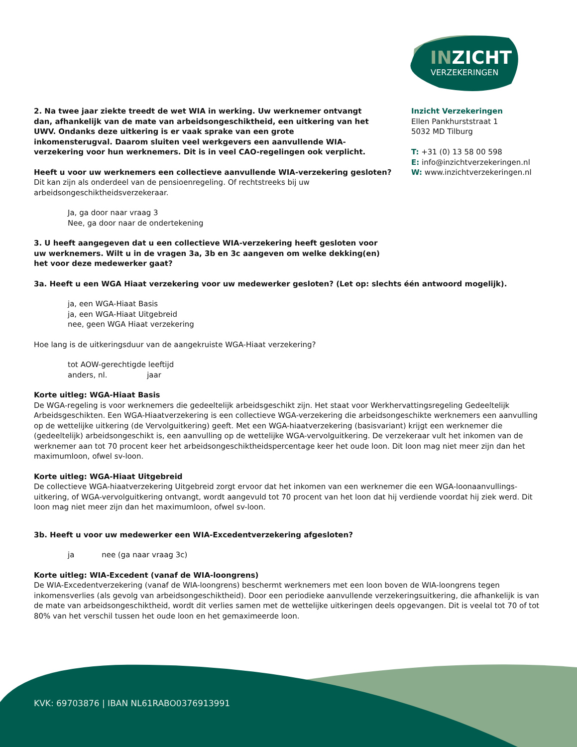INZICHT
VERZEKERINGEN
Inzicht Verzekeringen
Ellen Pankhurststraat 1
5032 MD Tilburg
T: +31 (0) 13 58 00 598
E: info@inzichtverzekeringen.nl
W: www.inzichtverzekeringen.nl
2. Na twee jaar ziekte treedt de wet WIA in werking. Uw werknemer ontvangt dan, afhankelijk van de mate van arbeidsongeschiktheid, een uitkering van het UWV. Ondanks deze uitkering is er vaak sprake van een grote inkomensterugval. Daarom sluiten veel werkgevers een aanvullende WIA-verzekering voor hun werknemers. Dit is in veel CAO-regelingen ook verplicht.
Heeft u voor uw werknemers een collectieve aanvullende WIA-verzekering gesloten?
Dit kan zijn als onderdeel van de pensioenregeling. Of rechtstreeks bij uw arbeidsongeschiktheidsverzekeraar.
Ja, ga door naar vraag 3
Nee, ga door naar de ondertekening
3. U heeft aangegeven dat u een collectieve WIA-verzekering heeft gesloten voor uw werknemers. Wilt u in de vragen 3a, 3b en 3c aangeven om welke dekking(en) het voor deze medewerker gaat?
3a. Heeft u een WGA Hiaat verzekering voor uw medewerker gesloten? (Let op: slechts één antwoord mogelijk).
ja, een WGA-Hiaat Basis
ja, een WGA-Hiaat Uitgebreid
nee, geen WGA Hiaat verzekering
Hoe lang is de uitkeringsduur van de aangekruiste WGA-Hiaat verzekering?
tot AOW-gerechtigde leeftijd
anders, nl. jaar
Korte uitleg: WGA-Hiaat Basis
De WGA-regeling is voor werknemers die gedeeltelijk arbeidsgeschikt zijn. Het staat voor Werkhervattingsregeling Gedeeltelijk Arbeidsgeschikten. Een WGA-Hiaatverzekering is een collectieve WGA-verzekering die arbeidsongeschikte werknemers een aanvulling op de wettelijke uitkering (de Vervolguitkering) geeft. Met een WGA-hiaatverzekering (basisvariant) krijgt een werknemer die (gedeeltelijk) arbeidsongeschikt is, een aanvulling op de wettelijke WGA-vervolguitkering. De verzekeraar vult het inkomen van de werknemer aan tot 70 procent keer het arbeidsongeschiktheidspercentage keer het oude loon. Dit loon mag niet meer zijn dan het maximumloon, ofwel sv-loon.
Korte uitleg: WGA-Hiaat Uitgebreid
De collectieve WGA-hiaatverzekering Uitgebreid zorgt ervoor dat het inkomen van een werknemer die een WGA-loonaanvullings-uitkering, of WGA-vervolguitkering ontvangt, wordt aangevuld tot 70 procent van het loon dat hij verdiende voordat hij ziek werd. Dit loon mag niet meer zijn dan het maximumloon, ofwel sv-loon.
3b. Heeft u voor uw medewerker een WIA-Excedentverzekering afgesloten?
ja nee (ga naar vraag 3c)
Korte uitleg: WIA-Excedent (vanaf de WIA-loongrens)
De WIA-Excedentverzekering (vanaf de WIA-loongrens) beschermt werknemers met een loon boven de WIA-loongrens tegen inkomensverlies (als gevolg van arbeidsongeschiktheid). Door een periodieke aanvullende verzekeringsuitkering, die afhankelijk is van de mate van arbeidsongeschiktheid, wordt dit verlies samen met de wettelijke uitkeringen deels opgevangen. Dit is veelal tot 70 of tot 80% van het verschil tussen het oude loon en het gemaximeerde loon.
KVK: 69703876 | IBAN NL61RABO0376913991